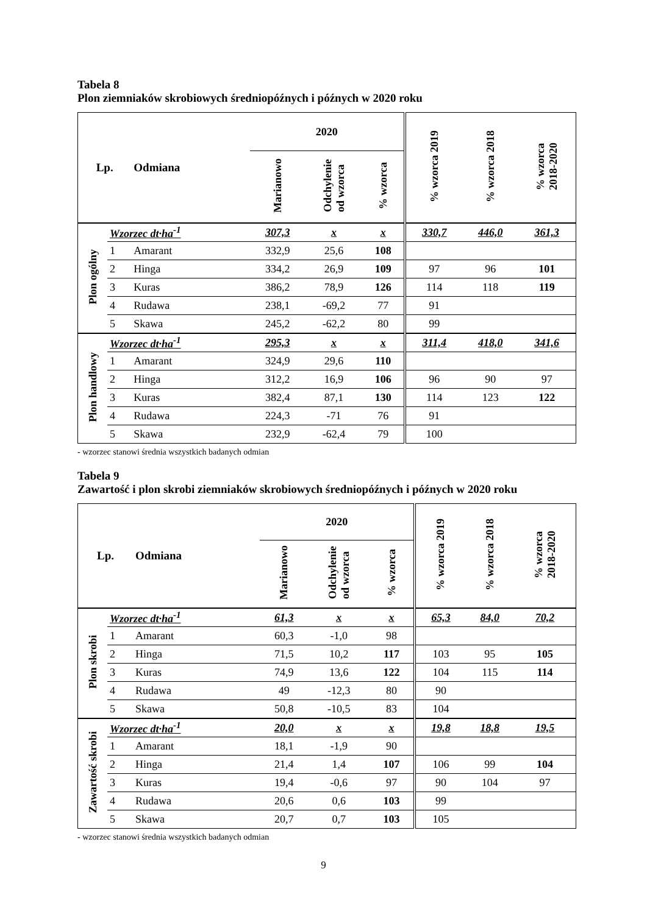Tabela 8
Plon ziemniaków skrobiowych średniopóźnych i późnych w 2020 roku
| Lp. | | Odmiana | 2020 | | | % wzorca 2019 | % wzorca 2018 | % wzorca 2018-2020 |
| --- | --- | --- | --- | --- | --- | --- | --- | --- |
| | | | Marianowo | Odchylenie od wzorca | % wzorca | | | |
| Plon ogólny | Wzorzec dt·ha<sup>-1</sup> | | 307,3 | x | x | 330,7 | 446,0 | 361,3 |
| | 1 | Amarant | 332,9 | 25,6 | 108 | | | |
| | 2 | Hinga | 334,2 | 26,9 | 109 | 97 | 96 | 101 |
| | 3 | Kuras | 386,2 | 78,9 | 126 | 114 | 118 | 119 |
| | 4 | Rudawa | 238,1 | -69,2 | 77 | 91 | | |
| | 5 | Skawa | 245,2 | -62,2 | 80 | 99 | | |
| Plon handlowy | Wzorzec dt·ha<sup>-1</sup> | | 295,3 | x | x | 311,4 | 418,0 | 341,6 |
| | 1 | Amarant | 324,9 | 29,6 | 110 | | | |
| | 2 | Hinga | 312,2 | 16,9 | 106 | 96 | 90 | 97 |
| | 3 | Kuras | 382,4 | 87,1 | 130 | 114 | 123 | 122 |
| | 4 | Rudawa | 224,3 | -71 | 76 | 91 | | |
| | 5 | Skawa | 232,9 | -62,4 | 79 | 100 | | |
- wzorzec stanowi średnia wszystkich badanych odmian
Tabela 9
Zawartość i plon skrobi ziemniaków skrobiowych średniopóźnych i późnych w 2020 roku
| Lp. | | Odmiana | 2020 | | | % wzorca 2019 | % wzorca 2018 | % wzorca 2018-2020 |
| --- | --- | --- | --- | --- | --- | --- | --- | --- |
| | | | Marianowo | Odchylenie od wzorca | % wzorca | | | |
| Plon skrobi | Wzorzec dt·ha<sup>-1</sup> | | 61,3 | x | x | 65,3 | 84,0 | 70,2 |
| | 1 | Amarant | 60,3 | -1,0 | 98 | | | |
| | 2 | Hinga | 71,5 | 10,2 | 117 | 103 | 95 | 105 |
| | 3 | Kuras | 74,9 | 13,6 | 122 | 104 | 115 | 114 |
| | 4 | Rudawa | 49 | -12,3 | 80 | 90 | | |
| | 5 | Skawa | 50,8 | -10,5 | 83 | 104 | | |
| Zawartość skrobi | Wzorzec dt·ha<sup>-1</sup> | | 20,0 | x | x | 19,8 | 18,8 | 19,5 |
| | 1 | Amarant | 18,1 | -1,9 | 90 | | | |
| | 2 | Hinga | 21,4 | 1,4 | 107 | 106 | 99 | 104 |
| | 3 | Kuras | 19,4 | -0,6 | 97 | 90 | 104 | 97 |
| | 4 | Rudawa | 20,6 | 0,6 | 103 | 99 | | |
| | 5 | Skawa | 20,7 | 0,7 | 103 | 105 | | |
- wzorzec stanowi średnia wszystkich badanych odmian
9